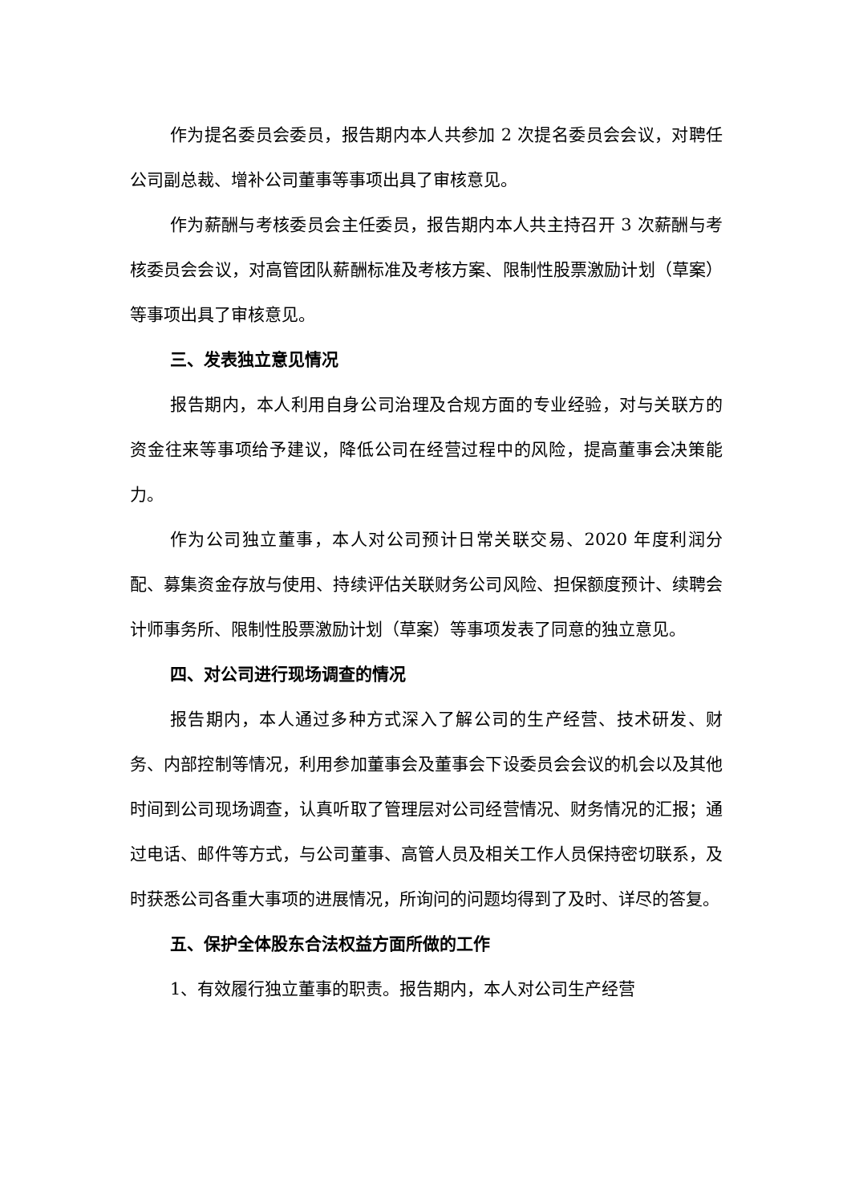作为提名委员会委员，报告期内本人共参加 2 次提名委员会会议，对聘任公司副总裁、增补公司董事等事项出具了审核意见。
作为薪酬与考核委员会主任委员，报告期内本人共主持召开 3 次薪酬与考核委员会会议，对高管团队薪酬标准及考核方案、限制性股票激励计划（草案）等事项出具了审核意见。
三、发表独立意见情况
报告期内，本人利用自身公司治理及合规方面的专业经验，对与关联方的资金往来等事项给予建议，降低公司在经营过程中的风险，提高董事会决策能力。
作为公司独立董事，本人对公司预计日常关联交易、2020 年度利润分配、募集资金存放与使用、持续评估关联财务公司风险、担保额度预计、续聘会计师事务所、限制性股票激励计划（草案）等事项发表了同意的独立意见。
四、对公司进行现场调查的情况
报告期内，本人通过多种方式深入了解公司的生产经营、技术研发、财务、内部控制等情况，利用参加董事会及董事会下设委员会会议的机会以及其他时间到公司现场调查，认真听取了管理层对公司经营情况、财务情况的汇报；通过电话、邮件等方式，与公司董事、高管人员及相关工作人员保持密切联系，及时获悉公司各重大事项的进展情况，所询问的问题均得到了及时、详尽的答复。
五、保护全体股东合法权益方面所做的工作
1、有效履行独立董事的职责。报告期内，本人对公司生产经营